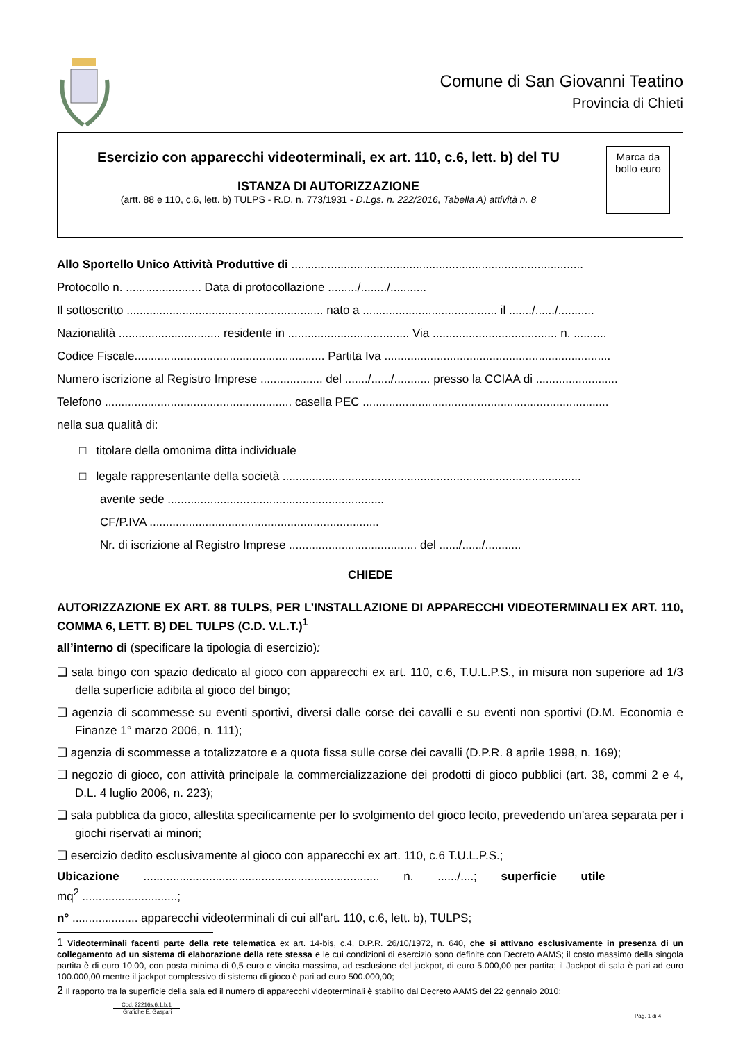Comune di San Giovanni Teatino
Provincia di Chieti
Esercizio con apparecchi videoterminali, ex art. 110, c.6, lett. b) del TU
ISTANZA DI AUTORIZZAZIONE
(artt. 88 e 110, c.6, lett. b) TULPS - R.D. n. 773/1931 - D.Lgs. n. 222/2016, Tabella A) attività n. 8
Marca da bollo euro
Allo Sportello Unico Attività Produttive di .........................................................................................
Protocollo n. ....................... Data di protocollazione ........./......../...........
Il sottoscritto ............................................................ nato a ......................................... il ......./....../...........
Nazionalità ............................... residente in ..................................... Via ...................................... n. ..........
Codice Fiscale.......................................................... Partita Iva .....................................................................
Numero iscrizione al Registro Imprese ................... del ......./....../........... presso la CCIAA di .........................
Telefono ......................................................... casella PEC ...........................................................................
nella sua qualità di:
□ titolare della omonima ditta individuale
□ legale rappresentante della società ...........................................................................................
avente sede ..................................................................
CF/P.IVA ......................................................................
Nr. di iscrizione al Registro Imprese ....................................... del ....../....../...........
CHIEDE
AUTORIZZAZIONE EX ART. 88 TULPS, PER L’INSTALLAZIONE DI APPARECCHI VIDEOTERMINALI EX ART. 110, COMMA 6, LETT. B) DEL TULPS (C.D. V.L.T.)<sup>1</sup>
all’interno di (specificare la tipologia di esercizio):
❑ sala bingo con spazio dedicato al gioco con apparecchi ex art. 110, c.6, T.U.L.P.S., in misura non superiore ad 1/3 della superficie adibita al gioco del bingo;
❑ agenzia di scommesse su eventi sportivi, diversi dalle corse dei cavalli e su eventi non sportivi (D.M. Economia e Finanze 1° marzo 2006, n. 111);
❑ agenzia di scommesse a totalizzatore e a quota fissa sulle corse dei cavalli (D.P.R. 8 aprile 1998, n. 169);
❑ negozio di gioco, con attività principale la commercializzazione dei prodotti di gioco pubblici (art. 38, commi 2 e 4, D.L. 4 luglio 2006, n. 223);
❑ sala pubblica da gioco, allestita specificamente per lo svolgimento del gioco lecito, prevedendo un'area separata per i giochi riservati ai minori;
❑ esercizio dedito esclusivamente al gioco con apparecchi ex art. 110, c.6 T.U.L.P.S.;
Ubicazione ........................................................................ n. ....../....; superficie utile
mq<sup>2</sup> .............................;
n° .................... apparecchi videoterminali di cui all'art. 110, c.6, lett. b), TULPS;
1 Videoterminali facenti parte della rete telematica ex art. 14-bis, c.4, D.P.R. 26/10/1972, n. 640, che si attivano esclusivamente in presenza di un collegamento ad un sistema di elaborazione della rete stessa e le cui condizioni di esercizio sono definite con Decreto AAMS; il costo massimo della singola partita è di euro 10,00, con posta minima di 0,5 euro e vincita massima, ad esclusione del jackpot, di euro 5.000,00 per partita; il Jackpot di sala è pari ad euro 100.000,00 mentre il jackpot complessivo di sistema di gioco è pari ad euro 500.000,00;
2 Il rapporto tra la superficie della sala ed il numero di apparecchi videoterminali è stabilito dal Decreto AAMS del 22 gennaio 2010;
Cod. 22216s.6.1.b.1
Grafiche E. Gaspari
Pag. 1 di 4